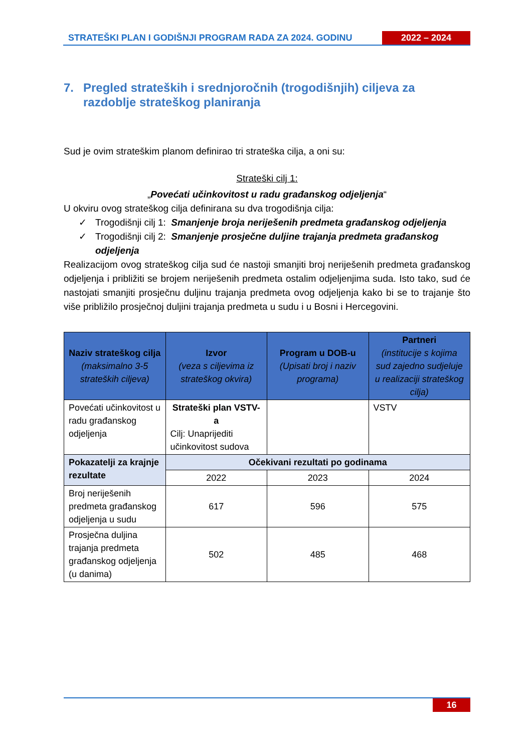STRATEŠKI PLAN I GODIŠNJI PROGRAM RADA ZA 2024. GODINU
2022 – 2024
7. Pregled strateških i srednjoročnih (trogodišnjih) ciljeva za razdoblje strateškog planiranja
Sud je ovim strateškim planom definirao tri strateška cilja, a oni su:
Strateški cilj 1:
„Povećati učinkovitost u radu građanskog odjeljenja“
U okviru ovog strateškog cilja definirana su dva trogodišnja cilja:
✓ Trogodišnji cilj 1: Smanjenje broja neriješenih predmeta građanskog odjeljenja
✓ Trogodišnji cilj 2: Smanjenje prosječne duljine trajanja predmeta građanskog odjeljenja
Realizacijom ovog strateškog cilja sud će nastoji smanjiti broj neriješenih predmeta građanskog odjeljenja i približiti se brojem neriješenih predmeta ostalim odjeljenjima suda. Isto tako, sud će nastojati smanjiti prosječnu duljinu trajanja predmeta ovog odjeljenja kako bi se to trajanje što više približilo prosječnoj duljini trajanja predmeta u sudu i u Bosni i Hercegovini.
| Naziv strateškog cilja (maksimalno 3-5 strateških ciljeva) | Izvor (veza s ciljevima iz strateškog okvira) | Program u DOB-u (Upisati broj i naziv programa) | Partneri (institucije s kojima sud zajedno sudjeluje u realizaciji strateškog cilja) |
| --- | --- | --- | --- |
| Povećati učinkovitost u radu građanskog odjeljenja | Strateški plan VSTV-a Cilj: Unaprijediti učinkovitost sudova | | VSTV |
| Pokazatelji za krajnje rezultate | Očekivani rezultati po godinama | | |
| | 2022 | 2023 | 2024 |
| Broj neriješenih predmeta građanskog odjeljenja u sudu | 617 | 596 | 575 |
| Prosječna duljina trajanja predmeta građanskog odjeljenja (u danima) | 502 | 485 | 468 |
16